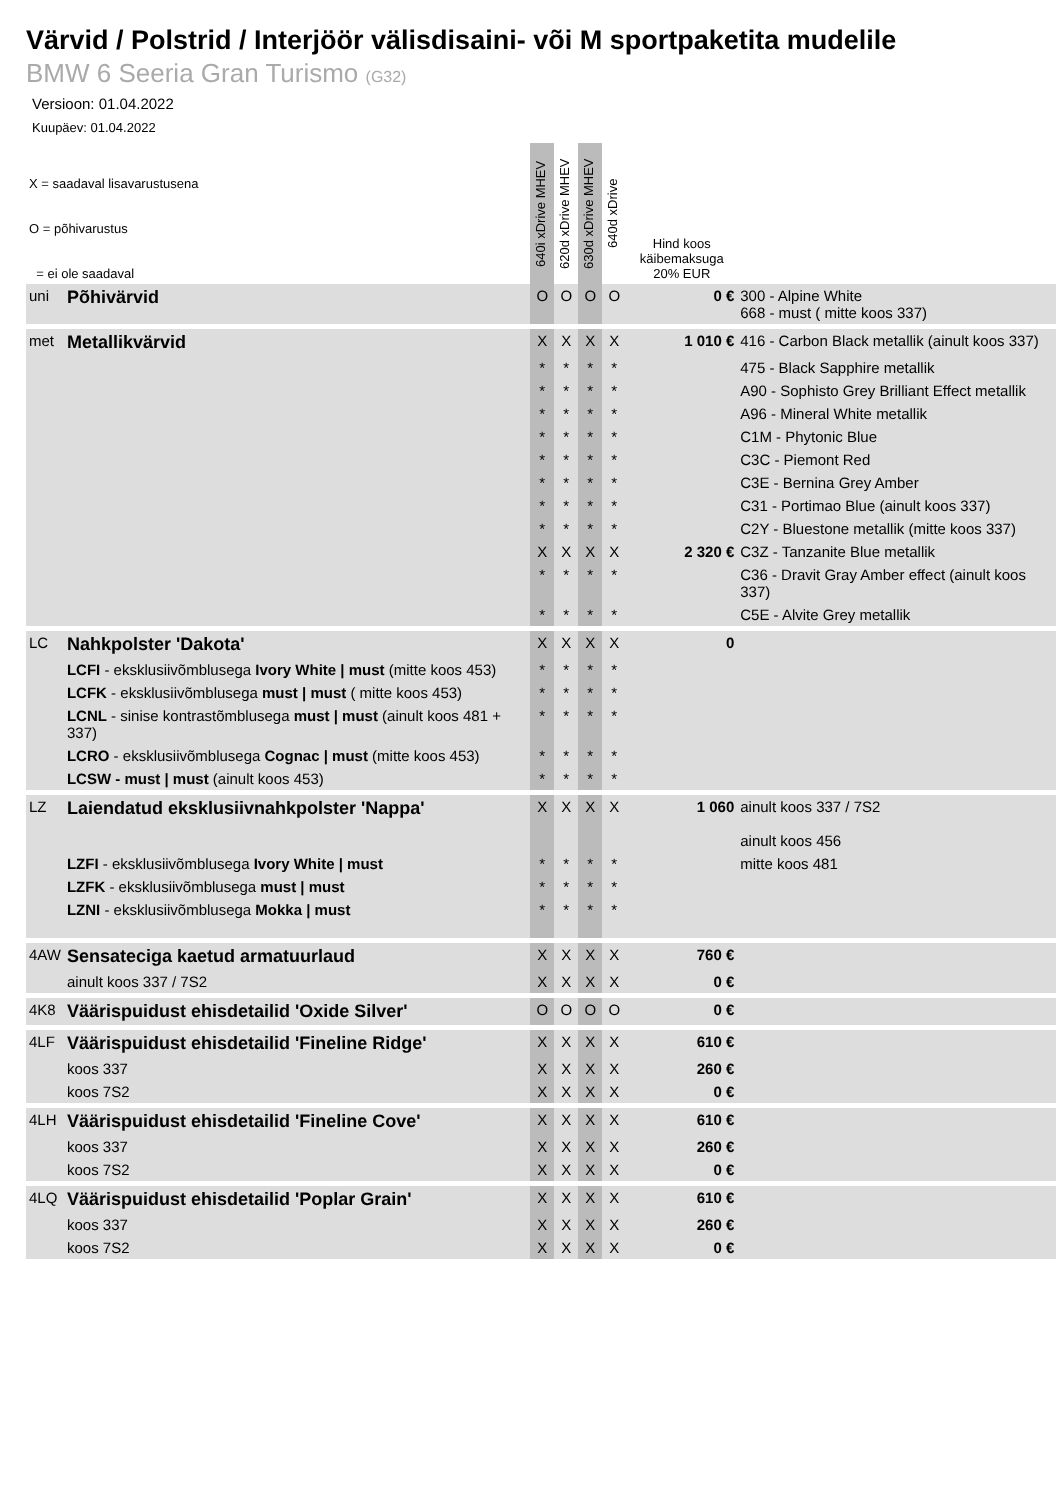Värvid / Polstrid / Interjöör välisdisaini- või M sportpaketita mudelile
BMW 6 Seeria Gran Turismo (G32)
Versioon: 01.04.2022
Kuupäev: 01.04.2022
| X = saadaval lisavarustusena O = põhivarustus = ei ole saadaval | | 640i xDrive MHEV | 620d xDrive MHEV | 630d xDrive MHEV | 640d xDrive | Hind koos käibemaksuga 20% EUR | |
| uni | Põhivärvid | O | O | O | O | 0 € | 300 - Alpine White 668 - must ( mitte koos 337) |
| met | Metallikvärvid | X | X | X | X | 1 010 € | 416 - Carbon Black metallik (ainult koos 337) |
| | | * | * | * | * | | 475 - Black Sapphire metallik |
| | | * | * | * | * | | A90 - Sophisto Grey Brilliant Effect metallik |
| | | * | * | * | * | | A96 - Mineral White metallik |
| | | * | * | * | * | | C1M - Phytonic Blue |
| | | * | * | * | * | | C3C - Piemont Red |
| | | * | * | * | * | | C3E - Bernina Grey Amber |
| | | * | * | * | * | | C31 - Portimao Blue (ainult koos 337) |
| | | * | * | * | * | | C2Y - Bluestone metallik (mitte koos 337) |
| | | X | X | X | X | 2 320 € | C3Z - Tanzanite Blue metallik |
| | | * | * | * | * | | C36 - Dravit Gray Amber effect (ainult koos 337) |
| | | * | * | * | * | | C5E - Alvite Grey metallik |
| LC | Nahkpolster 'Dakota' | X | X | X | X | 0 | |
| | LCFI - eksklusiivõmblusega Ivory White / must (mitte koos 453) | * | * | * | * | | |
| | LCFK - eksklusiivõmblusega must / must ( mitte koos 453) | * | * | * | * | | |
| | LCNL - sinise kontrastõmblusega must / must (ainult koos 481 + 337) | * | * | * | * | | |
| | LCRO - eksklusiivõmblusega Cognac / must (mitte koos 453) | * | * | * | * | | |
| | LCSW - must / must (ainult koos 453) | * | * | * | * | | |
| LZ | Laiendatud eksklusiivnahkpolster 'Nappa' | X | X | X | X | 1 060 | ainult koos 337 / 7S2 ainult koos 456 |
| | LZFI - eksklusiivõmblusega Ivory White / must | * | * | * | * | | mitte koos 481 |
| | LZFK - eksklusiivõmblusega must / must | * | * | * | * | | |
| | LZNI - eksklusiivõmblusega Mokka / must | * | * | * | * | | |
| 4AW | Sensateciga kaetud armatuurlaud | X | X | X | X | 760 € | |
| | ainult koos 337 / 7S2 | X | X | X | X | 0 € | |
| 4K8 | Väärispuidust ehisdetailid 'Oxide Silver' | O | O | O | O | 0 € | |
| 4LF | Väärispuidust ehisdetailid 'Fineline Ridge' | X | X | X | X | 610 € | |
| | koos 337 | X | X | X | X | 260 € | |
| | koos 7S2 | X | X | X | X | 0 € | |
| 4LH | Väärispuidust ehisdetailid 'Fineline Cove' | X | X | X | X | 610 € | |
| | koos 337 | X | X | X | X | 260 € | |
| | koos 7S2 | X | X | X | X | 0 € | |
| 4LQ | Väärispuidust ehisdetailid 'Poplar Grain' | X | X | X | X | 610 € | |
| | koos 337 | X | X | X | X | 260 € | |
| | koos 7S2 | X | X | X | X | 0 € | |